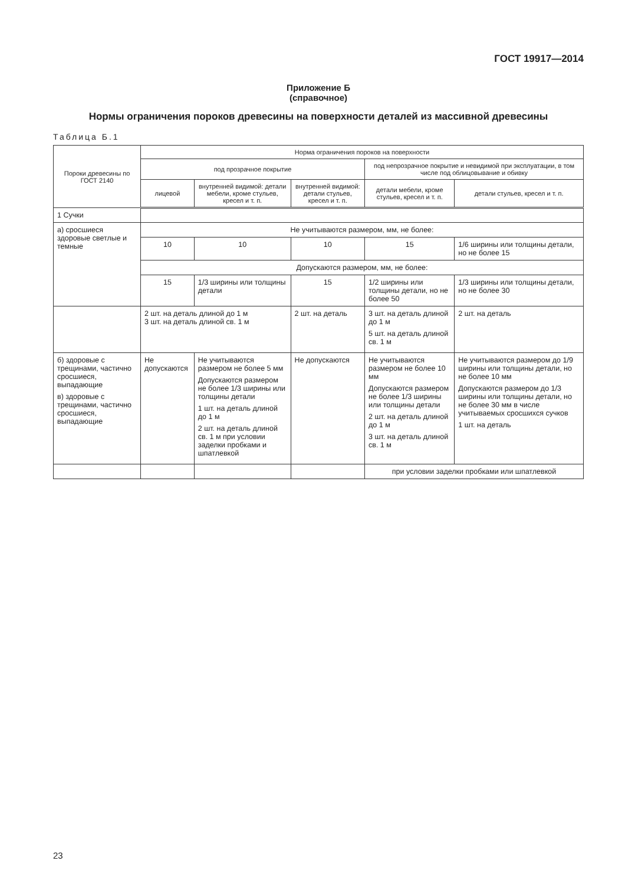ГОСТ 19917—2014
Приложение Б
(справочное)
Нормы ограничения пороков древесины на поверхности деталей из массивной древесины
Таблица Б.1
| Пороки древесины по ГОСТ 2140 | Норма ограничения пороков на поверхности | | | | |
| --- | --- | --- | --- | --- | --- |
| | под прозрачное покрытие | | | под непрозрачное покрытие и невидимой при эксплуатации, в том числе под облицовывание и обивку | |
| | лицевой | внутренней видимой: детали мебели, кроме стульев, кресел и т. п. | внутренней видимой: детали стульев, кресел и т. п. | детали мебели, кроме стульев, кресел и т. п. | детали стульев, кресел и т. п. |
| 1 Сучки | | | | | |
| а) сросшиеся здоровые светлые и темные | Не учитываются размером, мм, не более: | | | | |
| | 10 | 10 | 10 | 15 | 1/6 ширины или толщины детали, но не более 15 |
| | Допускаются размером, мм, не более: | | | | |
| | 15 | 1/3 ширины или толщины детали | 15 | 1/2 ширины или толщины детали, но не более 50 | 1/3 ширины или толщины детали, но не более 30 |
| | 2 шт. на деталь длиной до 1 м 3 шт. на деталь длиной св. 1 м | | 2 шт. на деталь | 3 шт. на деталь длиной до 1 м 5 шт. на деталь длиной св. 1 м | 2 шт. на деталь |
| б) здоровые с трещинами, частично сросшиеся, выпадающие в) здоровые с трещинами, частично сросшиеся, выпадающие | Не допускаются | Не учитываются размером не более 5 мм Допускаются размером не более 1/3 ширины или толщины детали 1 шт. на деталь длиной до 1 м 2 шт. на деталь длиной св. 1 м при условии заделки пробками и шпатлевкой | Не допускаются | Не учитываются размером не более 10 мм Допускаются размером не более 1/3 ширины или толщины детали 2 шт. на деталь длиной до 1 м 3 шт. на деталь длиной св. 1 м | Не учитываются размером до 1/9 ширины или толщины детали, но не более 10 мм Допускаются размером до 1/3 ширины или толщины детали, но не более 30 мм в числе учитываемых сросшихся сучков 1 шт. на деталь |
| | | | | при условии заделки пробками или шпатлевкой | |
23